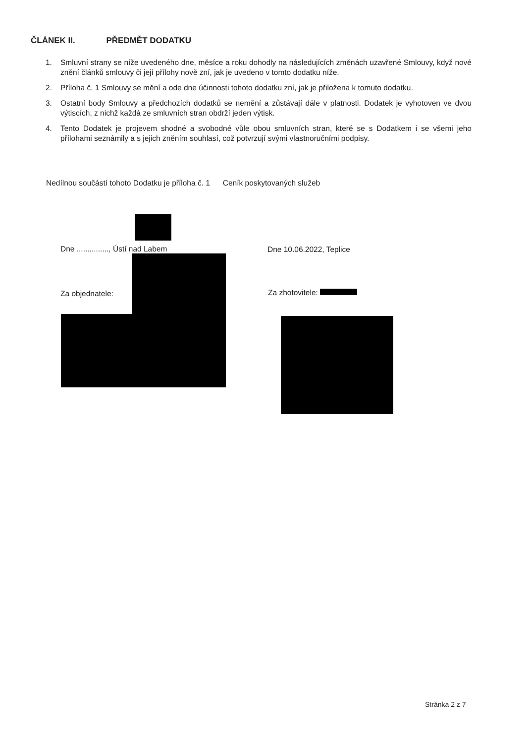ČLÁNEK II. PŘEDMĚT DODATKU
1. Smluvní strany se níže uvedeného dne, měsíce a roku dohodly na následujících změnách uzavřené Smlouvy, když nové znění článků smlouvy či její přílohy nově zní, jak je uvedeno v tomto dodatku níže.
2. Příloha č. 1 Smlouvy se mění a ode dne účinnosti tohoto dodatku zní, jak je přiložena k tomuto dodatku.
3. Ostatní body Smlouvy a předchozích dodatků se nemění a zůstávají dále v platnosti. Dodatek je vyhotoven ve dvou výtiscích, z nichž každá ze smluvních stran obdrží jeden výtisk.
4. Tento Dodatek je projevem shodné a svobodné vůle obou smluvních stran, které se s Dodatkem i se všemi jeho přílohami seznámily a s jejich zněním souhlasí, což potvrzují svými vlastnoručními podpisy.
Nedílnou součástí tohoto Dodatku je příloha č. 1 Ceník poskytovaných služeb
Dne ..............., Ústí nad Labem
Dne 10.06.2022, Teplice
Za objednatele: Za zhotovitele:
Stránka 2 z 7